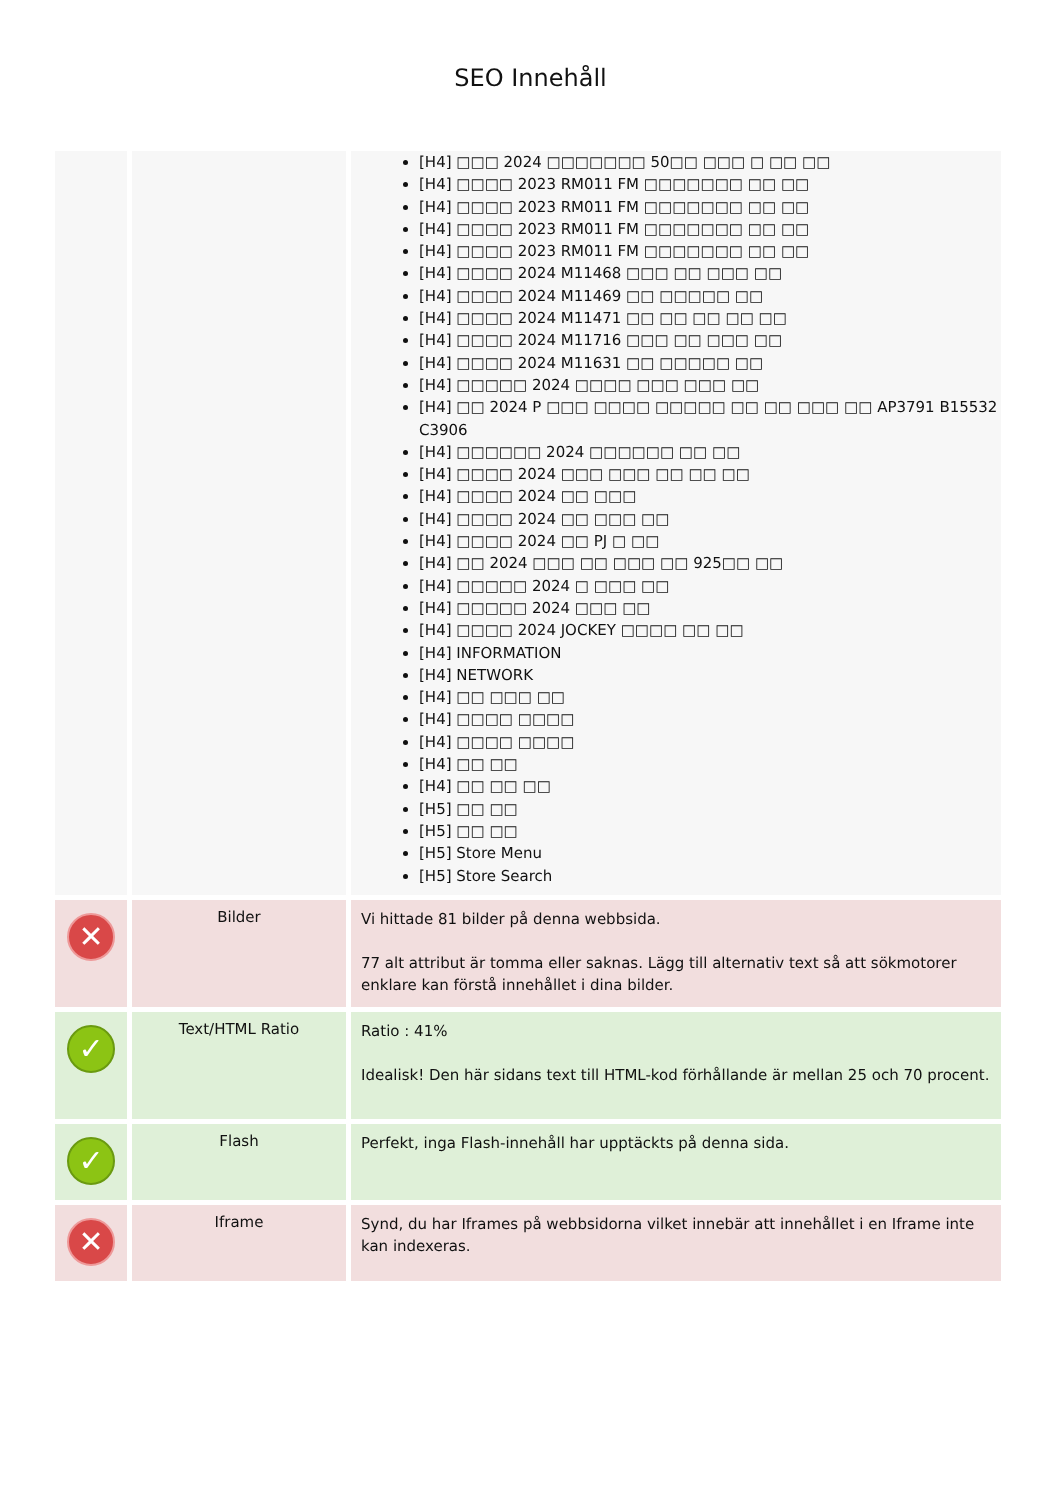SEO Innehåll
| | | [H4] □□□ 2024 □□□□□□□ 50□□ □□□ □ □□ □□ [H4] □□□□ 2023 RM011 FM □□□□□□□ □□ □□ [H4] □□□□ 2023 RM011 FM □□□□□□□ □□ □□ [H4] □□□□ 2023 RM011 FM □□□□□□□ □□ □□ [H4] □□□□ 2023 RM011 FM □□□□□□□ □□ □□ [H4] □□□□ 2024 M11468 □□□ □□ □□□ □□ [H4] □□□□ 2024 M11469 □□ □□□□□ □□ [H4] □□□□ 2024 M11471 □□ □□ □□ □□ □□ [H4] □□□□ 2024 M11716 □□□ □□ □□□ □□ [H4] □□□□ 2024 M11631 □□ □□□□□ □□ [H4] □□□□□ 2024 □□□□ □□□ □□□ □□ [H4] □□ 2024 P □□□ □□□□ □□□□□ □□ □□ □□□ □□ AP3791 B15532 C3906 [H4] □□□□□□ 2024 □□□□□□ □□ □□ [H4] □□□□ 2024 □□□ □□□ □□ □□ □□ [H4] □□□□ 2024 □□ □□□ [H4] □□□□ 2024 □□ □□□ □□ [H4] □□□□ 2024 □□ PJ □ □□ [H4] □□ 2024 □□□ □□ □□□ □□ 925□□ □□ [H4] □□□□□ 2024 □ □□□ □□ [H4] □□□□□ 2024 □□□ □□ [H4] □□□□ 2024 JOCKEY □□□□ □□ □□ [H4] INFORMATION [H4] NETWORK [H4] □□ □□□ □□ [H4] □□□□ □□□□ [H4] □□□□ □□□□ [H4] □□ □□ [H4] □□ □□ □□ [H5] □□ □□ [H5] □□ □□ [H5] Store Menu [H5] Store Search |
| ✕ | Bilder | Vi hittade 81 bilder på denna webbsida. 77 alt attribut är tomma eller saknas. Lägg till alternativ text så att sökmotorer enklare kan förstå innehållet i dina bilder. |
| ✓ | Text/HTML Ratio | Ratio : 41% Idealisk! Den här sidans text till HTML-kod förhållande är mellan 25 och 70 procent. |
| ✓ | Flash | Perfekt, inga Flash-innehåll har upptäckts på denna sida. |
| ✕ | Iframe | Synd, du har Iframes på webbsidorna vilket innebär att innehållet i en Iframe inte kan indexeras. |